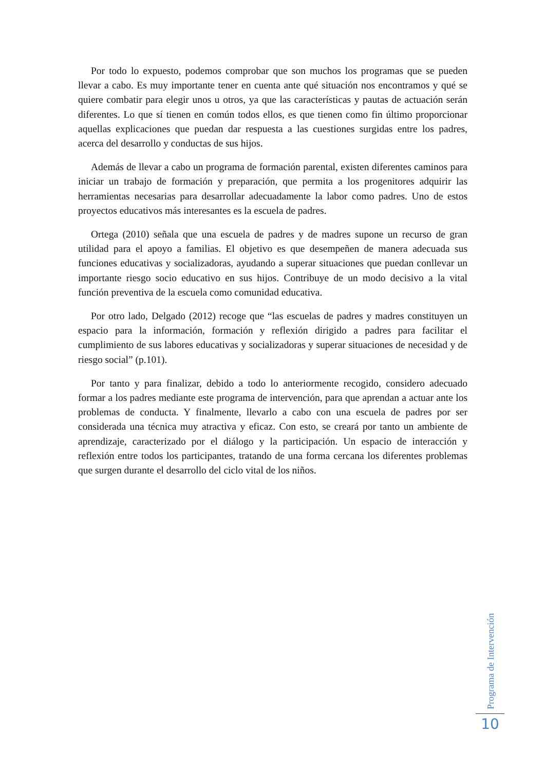Por todo lo expuesto, podemos comprobar que son muchos los programas que se pueden llevar a cabo. Es muy importante tener en cuenta ante qué situación nos encontramos y qué se quiere combatir para elegir unos u otros, ya que las características y pautas de actuación serán diferentes. Lo que sí tienen en común todos ellos, es que tienen como fin último proporcionar aquellas explicaciones que puedan dar respuesta a las cuestiones surgidas entre los padres, acerca del desarrollo y conductas de sus hijos.
Además de llevar a cabo un programa de formación parental, existen diferentes caminos para iniciar un trabajo de formación y preparación, que permita a los progenitores adquirir las herramientas necesarias para desarrollar adecuadamente la labor como padres. Uno de estos proyectos educativos más interesantes es la escuela de padres.
Ortega (2010) señala que una escuela de padres y de madres supone un recurso de gran utilidad para el apoyo a familias. El objetivo es que desempeñen de manera adecuada sus funciones educativas y socializadoras, ayudando a superar situaciones que puedan conllevar un importante riesgo socio educativo en sus hijos. Contribuye de un modo decisivo a la vital función preventiva de la escuela como comunidad educativa.
Por otro lado, Delgado (2012) recoge que “las escuelas de padres y madres constituyen un espacio para la información, formación y reflexión dirigido a padres para facilitar el cumplimiento de sus labores educativas y socializadoras y superar situaciones de necesidad y de riesgo social” (p.101).
Por tanto y para finalizar, debido a todo lo anteriormente recogido, considero adecuado formar a los padres mediante este programa de intervención, para que aprendan a actuar ante los problemas de conducta. Y finalmente, llevarlo a cabo con una escuela de padres por ser considerada una técnica muy atractiva y eficaz. Con esto, se creará por tanto un ambiente de aprendizaje, caracterizado por el diálogo y la participación. Un espacio de interacción y reflexión entre todos los participantes, tratando de una forma cercana los diferentes problemas que surgen durante el desarrollo del ciclo vital de los niños.
Programa de Intervención
10